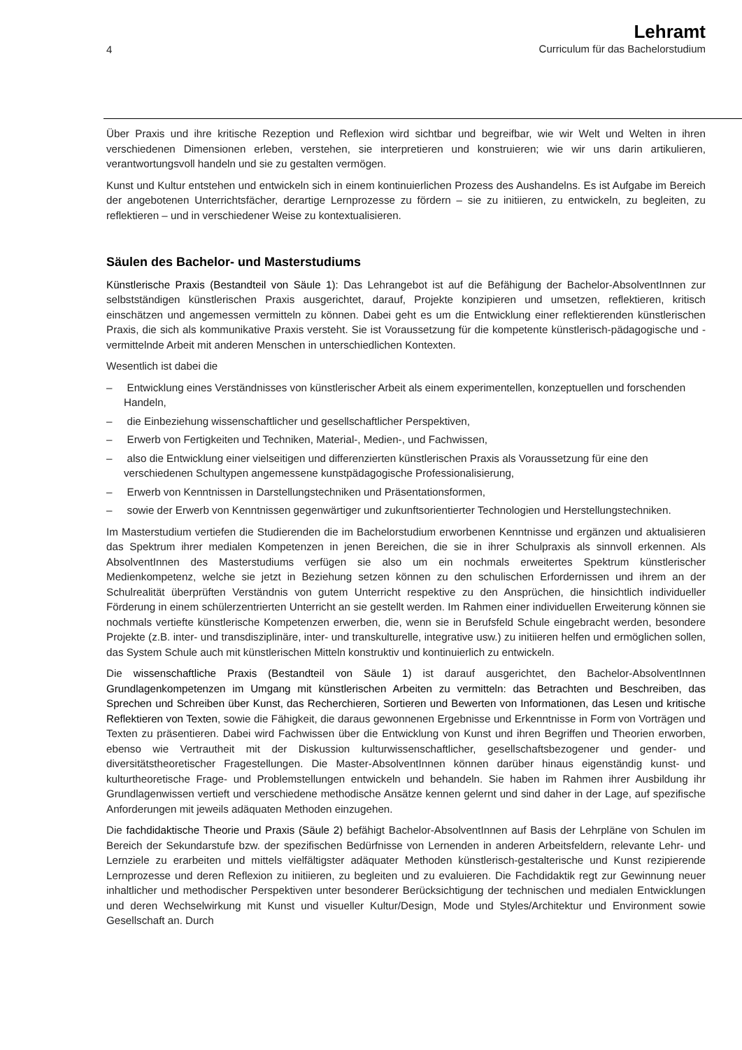4
Lehramt
Curriculum für das Bachelorstudium
Über Praxis und ihre kritische Rezeption und Reflexion wird sichtbar und begreifbar, wie wir Welt und Welten in ihren verschiedenen Dimensionen erleben, verstehen, sie interpretieren und konstruieren; wie wir uns darin artikulieren, verantwortungsvoll handeln und sie zu gestalten vermögen.
Kunst und Kultur entstehen und entwickeln sich in einem kontinuierlichen Prozess des Aushandelns. Es ist Aufgabe im Bereich der angebotenen Unterrichtsfächer, derartige Lernprozesse zu fördern – sie zu initiieren, zu entwickeln, zu begleiten, zu reflektieren – und in verschiedener Weise zu kontextualisieren.
Säulen des Bachelor- und Masterstudiums
Künstlerische Praxis (Bestandteil von Säule 1): Das Lehrangebot ist auf die Befähigung der Bachelor-AbsolventInnen zur selbstständigen künstlerischen Praxis ausgerichtet, darauf, Projekte konzipieren und umsetzen, reflektieren, kritisch einschätzen und angemessen vermitteln zu können. Dabei geht es um die Entwicklung einer reflektierenden künstlerischen Praxis, die sich als kommunikative Praxis versteht. Sie ist Voraussetzung für die kompetente künstlerisch-pädagogische und -vermittelnde Arbeit mit anderen Menschen in unterschiedlichen Kontexten.
Wesentlich ist dabei die
– Entwicklung eines Verständnisses von künstlerischer Arbeit als einem experimentellen, konzeptuellen und forschenden Handeln,
– die Einbeziehung wissenschaftlicher und gesellschaftlicher Perspektiven,
– Erwerb von Fertigkeiten und Techniken, Material-, Medien-, und Fachwissen,
– also die Entwicklung einer vielseitigen und differenzierten künstlerischen Praxis als Voraussetzung für eine den verschiedenen Schultypen angemessene kunstpädagogische Professionalisierung,
– Erwerb von Kenntnissen in Darstellungstechniken und Präsentationsformen,
– sowie der Erwerb von Kenntnissen gegenwärtiger und zukunftsorientierter Technologien und Herstellungstechniken.
Im Masterstudium vertiefen die Studierenden die im Bachelorstudium erworbenen Kenntnisse und ergänzen und aktualisieren das Spektrum ihrer medialen Kompetenzen in jenen Bereichen, die sie in ihrer Schulpraxis als sinnvoll erkennen. Als AbsolventInnen des Masterstudiums verfügen sie also um ein nochmals erweitertes Spektrum künstlerischer Medienkompetenz, welche sie jetzt in Beziehung setzen können zu den schulischen Erfordernissen und ihrem an der Schulrealität überprüften Verständnis von gutem Unterricht respektive zu den Ansprüchen, die hinsichtlich individueller Förderung in einem schülerzentrierten Unterricht an sie gestellt werden. Im Rahmen einer individuellen Erweiterung können sie nochmals vertiefte künstlerische Kompetenzen erwerben, die, wenn sie in Berufsfeld Schule eingebracht werden, besondere Projekte (z.B. inter- und transdisziplinäre, inter- und transkulturelle, integrative usw.) zu initiieren helfen und ermöglichen sollen, das System Schule auch mit künstlerischen Mitteln konstruktiv und kontinuierlich zu entwickeln.
Die wissenschaftliche Praxis (Bestandteil von Säule 1) ist darauf ausgerichtet, den Bachelor-AbsolventInnen Grundlagenkompetenzen im Umgang mit künstlerischen Arbeiten zu vermitteln: das Betrachten und Beschreiben, das Sprechen und Schreiben über Kunst, das Recherchieren, Sortieren und Bewerten von Informationen, das Lesen und kritische Reflektieren von Texten, sowie die Fähigkeit, die daraus gewonnenen Ergebnisse und Erkenntnisse in Form von Vorträgen und Texten zu präsentieren. Dabei wird Fachwissen über die Entwicklung von Kunst und ihren Begriffen und Theorien erworben, ebenso wie Vertrautheit mit der Diskussion kulturwissenschaftlicher, gesellschaftsbezogener und gender- und diversitätstheoretischer Fragestellungen. Die Master-AbsolventInnen können darüber hinaus eigenständig kunst- und kulturtheoretische Frage- und Problemstellungen entwickeln und behandeln. Sie haben im Rahmen ihrer Ausbildung ihr Grundlagenwissen vertieft und verschiedene methodische Ansätze kennen gelernt und sind daher in der Lage, auf spezifische Anforderungen mit jeweils adäquaten Methoden einzugehen.
Die fachdidaktische Theorie und Praxis (Säule 2) befähigt Bachelor-AbsolventInnen auf Basis der Lehrpläne von Schulen im Bereich der Sekundarstufe bzw. der spezifischen Bedürfnisse von Lernenden in anderen Arbeitsfeldern, relevante Lehr- und Lernziele zu erarbeiten und mittels vielfältigster adäquater Methoden künstlerisch-gestalterische und Kunst rezipierende Lernprozesse und deren Reflexion zu initiieren, zu begleiten und zu evaluieren. Die Fachdidaktik regt zur Gewinnung neuer inhaltlicher und methodischer Perspektiven unter besonderer Berücksichtigung der technischen und medialen Entwicklungen und deren Wechselwirkung mit Kunst und visueller Kultur/Design, Mode und Styles/Architektur und Environment sowie Gesellschaft an. Durch